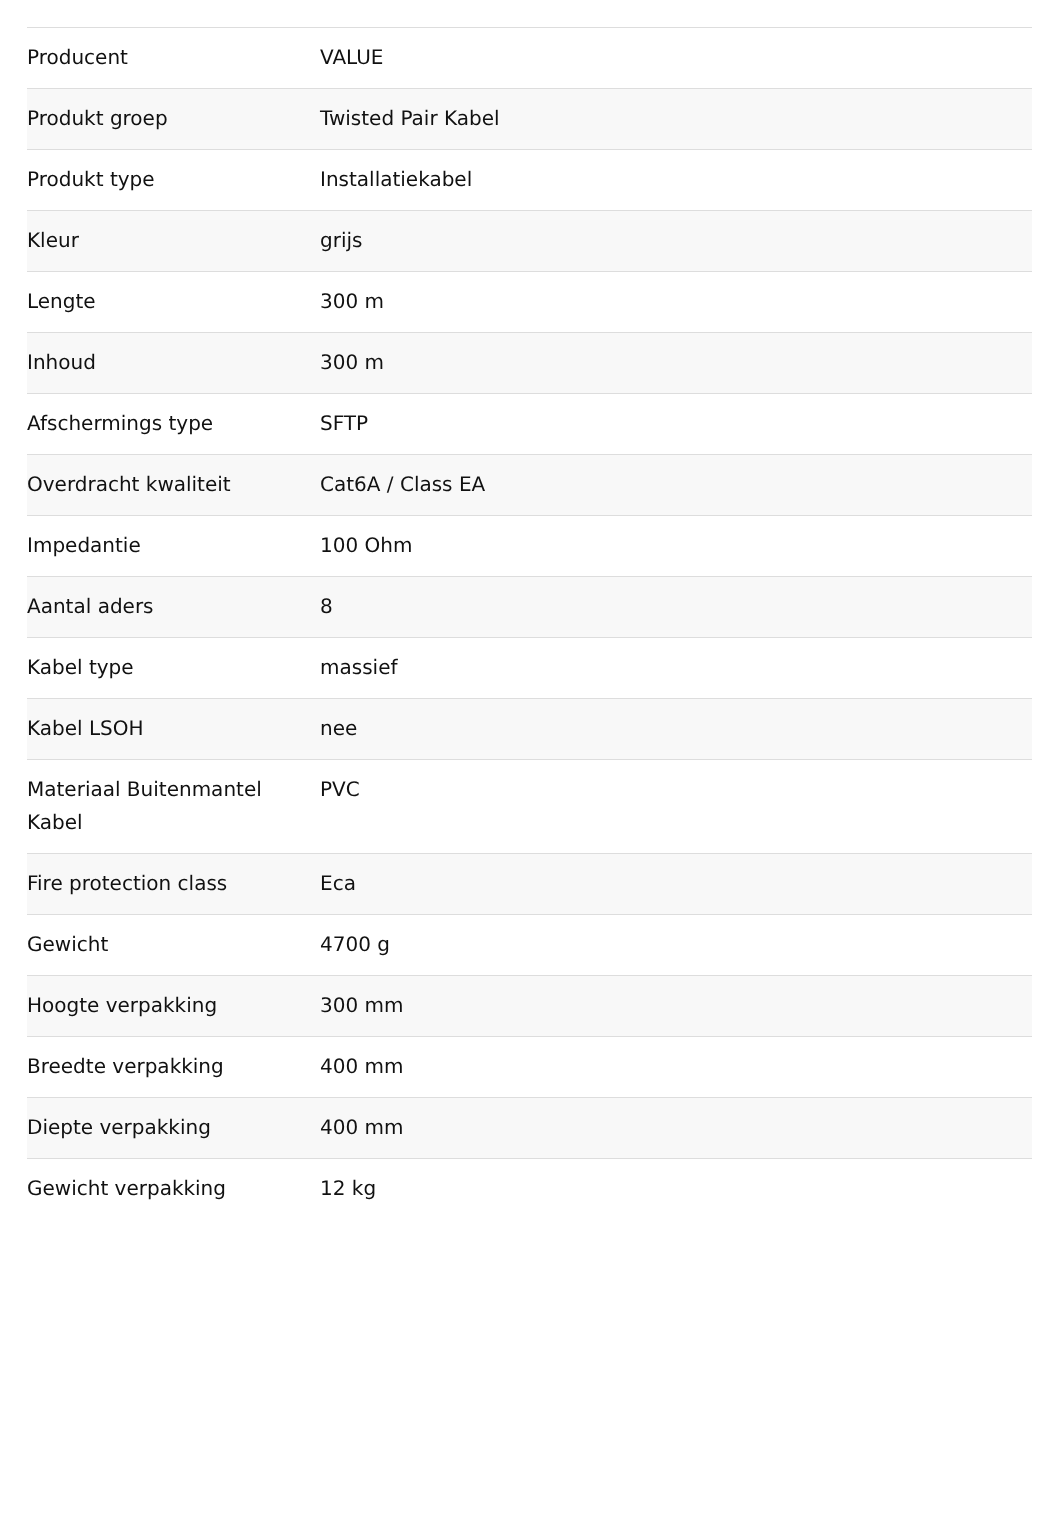| Producent | VALUE |
| Produkt groep | Twisted Pair Kabel |
| Produkt type | Installatiekabel |
| Kleur | grijs |
| Lengte | 300 m |
| Inhoud | 300 m |
| Afschermings type | SFTP |
| Overdracht kwaliteit | Cat6A / Class EA |
| Impedantie | 100 Ohm |
| Aantal aders | 8 |
| Kabel type | massief |
| Kabel LSOH | nee |
| Materiaal Buitenmantel Kabel | PVC |
| Fire protection class | Eca |
| Gewicht | 4700 g |
| Hoogte verpakking | 300 mm |
| Breedte verpakking | 400 mm |
| Diepte verpakking | 400 mm |
| Gewicht verpakking | 12 kg |